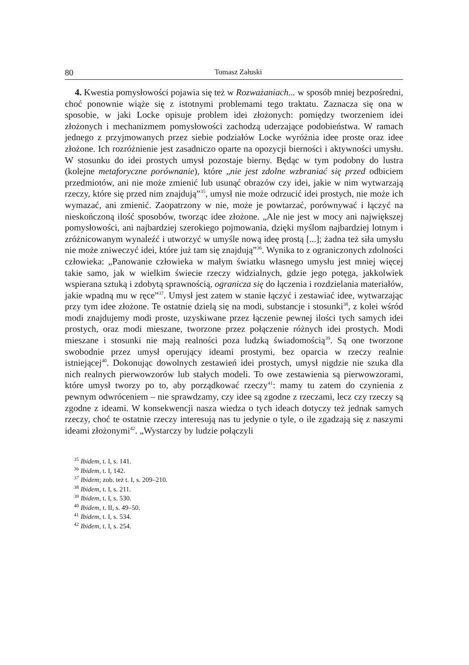80 Tomasz Załuski
4. Kwestia pomysłowości pojawia się też w Rozważaniach... w sposób mniej bezpośredni, choć ponownie wiąże się z istotnymi problemami tego traktatu. Zaznacza się ona w sposobie, w jaki Locke opisuje problem idei złożonych: pomiędzy tworzeniem idei złożonych i mechanizmem pomysłowości zachodzą uderzające podobieństwa. W ramach jednego z przyjmowanych przez siebie podziałów Locke wyróżnia idee proste oraz idee złożone. Ich rozróżnienie jest zasadniczo oparte na opozycji bierności i aktywności umysłu. W stosunku do idei prostych umysł pozostaje bierny. Będąc w tym podobny do lustra (kolejne metaforyczne porównanie), które „nie jest zdolne wzbraniać się przed odbiciem przedmiotów, ani nie może zmienić lub usunąć obrazów czy idei, jakie w nim wytwarzają rzeczy, które się przed nim znajdują”<sup>35</sup>, umysł nie może odrzucić idei prostych, nie może ich wymazać, ani zmienić. Zaopatrzony w nie, może je powtarzać, porównywać i łączyć na nieskończoną ilość sposobów, tworząc idee złożone. „Ale nie jest w mocy ani największej pomysłowości, ani najbardziej szerokiego pojmowania, dzięki myślom najbardziej lotnym i zróżnicowanym wynaleźć i utworzyć w umyśle nową ideę prostą [...]; żadna też siła umysłu nie może zniweczyć idei, które już tam się znajdują”<sup>36</sup>. Wynika to z ograniczonych zdolności człowieka: „Panowanie człowieka w małym światku własnego umysłu jest mniej więcej takie samo, jak w wielkim świecie rzeczy widzialnych, gdzie jego potęga, jakkolwiek wspierana sztuką i zdobytą sprawnością, ogranicza się do łączenia i rozdzielania materiałów, jakie wpadną mu w ręce”<sup>37</sup>. Umysł jest zatem w stanie łączyć i zestawiać idee, wytwarzając przy tym idee złożone. Te ostatnie dzielą się na modi, substancje i stosunki<sup>38</sup>, z kolei wśród modi znajdujemy modi proste, uzyskiwane przez łączenie pewnej ilości tych samych idei prostych, oraz modi mieszane, tworzone przez połączenie różnych idei prostych. Modi mieszane i stosunki nie mają realności poza ludzką świadomością<sup>39</sup>. Są one tworzone swobodnie przez umysł operujący ideami prostymi, bez oparcia w rzeczy realnie istniejącej<sup>40</sup>. Dokonując dowolnych zestawień idei prostych, umysł nigdzie nie szuka dla nich realnych pierwowzorów lub stałych modeli. To owe zestawienia są pierwowzorami, które umysł tworzy po to, aby porządkować rzeczy<sup>41</sup>: mamy tu zatem do czynienia z pewnym odwróceniem – nie sprawdzamy, czy idee są zgodne z rzeczami, lecz czy rzeczy są zgodne z ideami. W konsekwencji nasza wiedza o tych ideach dotyczy też jednak samych rzeczy, choć te ostatnie rzeczy interesują nas tu jedynie o tyle, o ile zgadzają się z naszymi ideami złożonymi<sup>42</sup>. „Wystarczy by ludzie połączyli
<sup>35</sup> Ibidem, t. I, s. 141.
<sup>36</sup> Ibidem, t. I, 142.
<sup>37</sup> Ibidem; zob. też t. I, s. 209–210.
<sup>38</sup> Ibidem, t. I, s. 211.
<sup>39</sup> Ibidem, t. I, s. 530.
<sup>40</sup> Ibidem, t. II, s. 49–50.
<sup>41</sup> Ibidem, t. I, s. 534.
<sup>42</sup> Ibidem, t. I, s. 254.